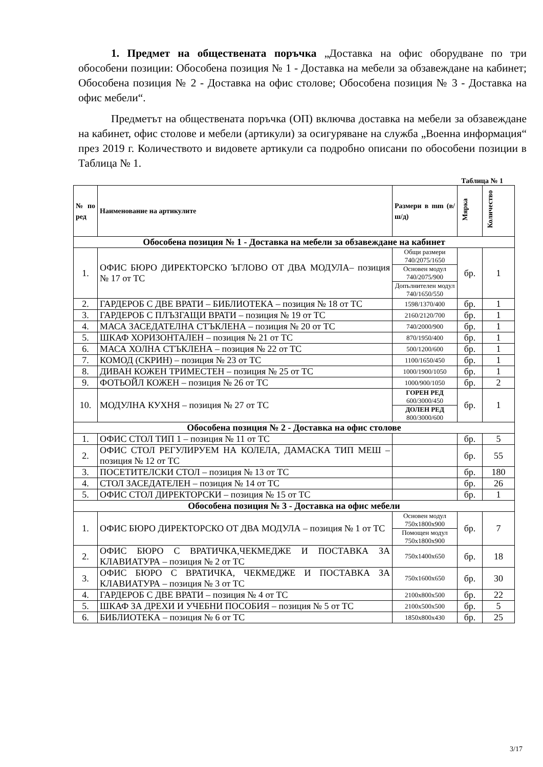1. Предмет на обществената поръчка „Доставка на офис оборудване по три обособени позиции: Обособена позиция № 1 - Доставка на мебели за обзавеждане на кабинет; Обособена позиция № 2 - Доставка на офис столове; Обособена позиция № 3 - Доставка на офис мебели“.
Предметът на обществената поръчка (ОП) включва доставка на мебели за обзавеждане на кабинет, офис столове и мебели (артикули) за осигуряване на служба „Военна информация“ през 2019 г. Количеството и видовете артикули са подробно описани по обособени позиции в Таблица № 1.
Таблица № 1
| № по ред | Наименование на артикулите | Размери в mm (в/ш/д) | Мярка | Количество |
| --- | --- | --- | --- | --- |
| Обособена позиция № 1 - Доставка на мебели за обзавеждане на кабинет | | | | |
| 1. | ОФИС БЮРО ДИРЕКТОРСКО ЪГЛОВО ОТ ДВА МОДУЛА– позиция № 17 от ТС | Общи размери 740/2075/1650 | бр. | 1 |
| | | Основен модул 740/2075/900 | | |
| | | Допълнителен модул 740/1650/550 | | |
| 2. | ГАРДЕРОБ С ДВЕ ВРАТИ – БИБЛИОТЕКА – позиция № 18 от ТС | 1598/1370/400 | бр. | 1 |
| 3. | ГАРДЕРОБ С ПЛЪЗГАЩИ ВРАТИ – позиция № 19 от ТС | 2160/2120/700 | бр. | 1 |
| 4. | МАСА ЗАСЕДАТЕЛНА СТЪКЛЕНА – позиция № 20 от ТС | 740/2000/900 | бр. | 1 |
| 5. | ШКАФ ХОРИЗОНТАЛЕН – позиция № 21 от ТС | 870/1950/400 | бр. | 1 |
| 6. | МАСА ХОЛНА СТЪКЛЕНА – позиция № 22 от ТС | 500/1200/600 | бр. | 1 |
| 7. | КОМОД (СКРИН) – позиция № 23 от ТС | 1100/1650/450 | бр. | 1 |
| 8. | ДИВАН КОЖЕН ТРИМЕСТЕН – позиция № 25 от ТС | 1000/1900/1050 | бр. | 1 |
| 9. | ФОТЬОЙЛ КОЖЕН – позиция № 26 от ТС | 1000/900/1050 | бр. | 2 |
| 10. | МОДУЛНА КУХНЯ – позиция № 27 от ТС | ГОРЕН РЕД 600/3000/450 | бр. | 1 |
| | | ДОЛЕН РЕД 800/3000/600 | | |
| Обособена позиция № 2 - Доставка на офис столове | | | | |
| 1. | ОФИС СТОЛ ТИП 1 – позиция № 11 от ТС | | бр. | 5 |
| 2. | ОФИС СТОЛ РЕГУЛИРУЕМ НА КОЛЕЛА, ДАМАСКА ТИП МЕШ – позиция № 12 от ТС | | бр. | 55 |
| 3. | ПОСЕТИТЕЛСКИ СТОЛ – позиция № 13 от ТС | | бр. | 180 |
| 4. | СТОЛ ЗАСЕДАТЕЛЕН – позиция № 14 от ТС | | бр. | 26 |
| 5. | ОФИС СТОЛ ДИРЕКТОРСКИ – позиция № 15 от ТС | | бр. | 1 |
| Обособена позиция № 3 - Доставка на офис мебели | | | | |
| 1. | ОФИС БЮРО ДИРЕКТОРСКО ОТ ДВА МОДУЛА – позиция № 1 от ТС | Основен модул 750x1800x900 | бр. | 7 |
| | | Помощен модул 750x1800x900 | | |
| 2. | ОФИС БЮРО С ВРАТИЧКА,ЧЕКМЕДЖЕ И ПОСТАВКА ЗА КЛАВИАТУРА – позиция № 2 от ТС | 750x1400x650 | бр. | 18 |
| 3. | ОФИС БЮРО С ВРАТИЧКА, ЧЕКМЕДЖЕ И ПОСТАВКА ЗА КЛАВИАТУРА – позиция № 3 от ТС | 750x1600x650 | бр. | 30 |
| 4. | ГАРДЕРОБ С ДВЕ ВРАТИ – позиция № 4 от ТС | 2100x800x500 | бр. | 22 |
| 5. | ШКАФ ЗА ДРЕХИ И УЧЕБНИ ПОСОБИЯ – позиция № 5 от ТС | 2100x500x500 | бр. | 5 |
| 6. | БИБЛИОТЕКА – позиция № 6 от ТС | 1850x800x430 | бр. | 25 |
3/17